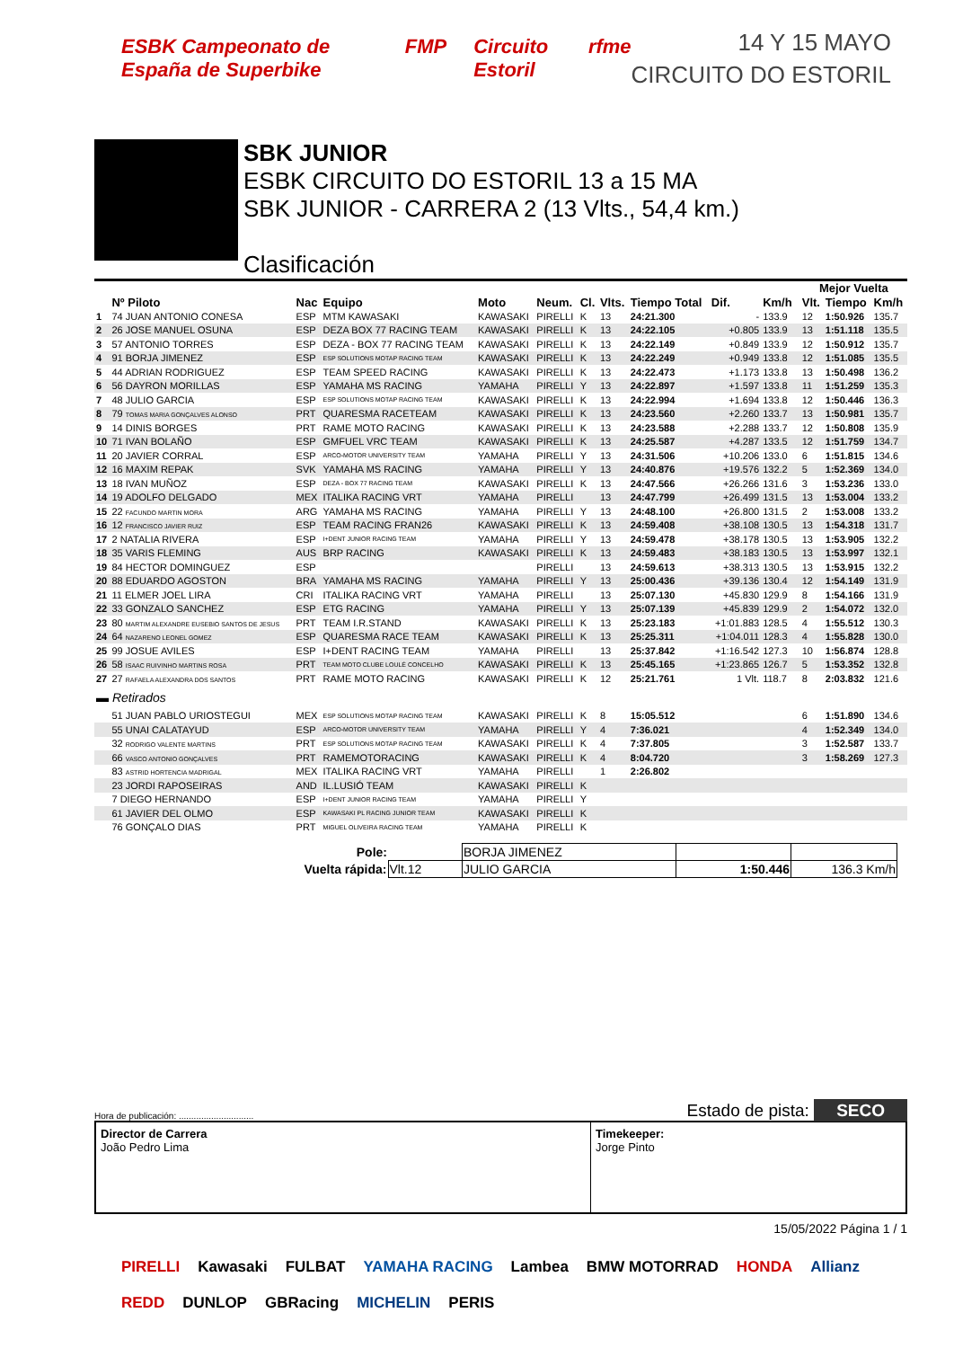ESBK Campeonato de España de Superbike FMP Circuito Estoril rfme
14 Y 15 MAYO
CIRCUITO DO ESTORIL
SBK JUNIOR
ESBK CIRCUITO DO ESTORIL 13 a 15 MA
SBK JUNIOR - CARRERA 2 (13 Vlts., 54,4 km.)
Clasificación
| | | | | | | | | | | | | Mejor Vuelta | | |
| --- | --- | --- | --- | --- | --- | --- | --- | --- | --- | --- | --- | --- | --- | --- |
| | Nº Piloto | Nac | Equipo | Moto | Neum. | Cl. | Vlts. | Tiempo Total | Dif. | Km/h | | Vlt. | Tiempo | Km/h |
| 1 | 74 JUAN ANTONIO CONESA | ESP | MTM KAWASAKI | KAWASAKI | PIRELLI | K | 13 | 24:21.300 | - | 133.9 | | 12 | 1:50.926 | 135.7 |
| 2 | 26 JOSE MANUEL OSUNA | ESP | DEZA BOX 77 RACING TEAM | KAWASAKI | PIRELLI | K | 13 | 24:22.105 | +0.805 | 133.9 | | 13 | 1:51.118 | 135.5 |
| 3 | 57 ANTONIO TORRES | ESP | DEZA - BOX 77 RACING TEAM | KAWASAKI | PIRELLI | K | 13 | 24:22.149 | +0.849 | 133.9 | | 12 | 1:50.912 | 135.7 |
| 4 | 91 BORJA JIMENEZ | ESP | ESP SOLUTIONS MOTAP RACING TEAM | KAWASAKI | PIRELLI | K | 13 | 24:22.249 | +0.949 | 133.8 | | 12 | 1:51.085 | 135.5 |
| 5 | 44 ADRIAN RODRIGUEZ | ESP | TEAM SPEED RACING | KAWASAKI | PIRELLI | K | 13 | 24:22.473 | +1.173 | 133.8 | | 13 | 1:50.498 | 136.2 |
| 6 | 56 DAYRON MORILLAS | ESP | YAMAHA MS RACING | YAMAHA | PIRELLI | Y | 13 | 24:22.897 | +1.597 | 133.8 | | 11 | 1:51.259 | 135.3 |
| 7 | 48 JULIO GARCIA | ESP | ESP SOLUTIONS MOTAP RACING TEAM | KAWASAKI | PIRELLI | K | 13 | 24:22.994 | +1.694 | 133.8 | | 12 | 1:50.446 | 136.3 |
| 8 | 79 TOMAS MARIA GONÇALVES ALONSO | PRT | QUARESMA RACETEAM | KAWASAKI | PIRELLI | K | 13 | 24:23.560 | +2.260 | 133.7 | | 13 | 1:50.981 | 135.7 |
| 9 | 14 DINIS BORGES | PRT | RAME MOTO RACING | KAWASAKI | PIRELLI | K | 13 | 24:23.588 | +2.288 | 133.7 | | 12 | 1:50.808 | 135.9 |
| 10 | 71 IVAN BOLAÑO | ESP | GMFUEL VRC TEAM | KAWASAKI | PIRELLI | K | 13 | 24:25.587 | +4.287 | 133.5 | | 12 | 1:51.759 | 134.7 |
| 11 | 20 JAVIER CORRAL | ESP | ARCO-MOTOR UNIVERSITY TEAM | YAMAHA | PIRELLI | Y | 13 | 24:31.506 | +10.206 | 133.0 | | 6 | 1:51.815 | 134.6 |
| 12 | 16 MAXIM REPAK | SVK | YAMAHA MS RACING | YAMAHA | PIRELLI | Y | 13 | 24:40.876 | +19.576 | 132.2 | | 5 | 1:52.369 | 134.0 |
| 13 | 18 IVAN MUÑOZ | ESP | DEZA - BOX 77 RACING TEAM | KAWASAKI | PIRELLI | K | 13 | 24:47.566 | +26.266 | 131.6 | | 3 | 1:53.236 | 133.0 |
| 14 | 19 ADOLFO DELGADO | MEX | ITALIKA RACING VRT | YAMAHA | PIRELLI | | 13 | 24:47.799 | +26.499 | 131.5 | | 13 | 1:53.004 | 133.2 |
| 15 | 22 FACUNDO MARTIN MORA | ARG | YAMAHA MS RACING | YAMAHA | PIRELLI | Y | 13 | 24:48.100 | +26.800 | 131.5 | | 2 | 1:53.008 | 133.2 |
| 16 | 12 FRANCISCO JAVIER RUIZ | ESP | TEAM RACING FRAN26 | KAWASAKI | PIRELLI | K | 13 | 24:59.408 | +38.108 | 130.5 | | 13 | 1:54.318 | 131.7 |
| 17 | 2 NATALIA RIVERA | ESP | I+DENT JUNIOR RACING TEAM | YAMAHA | PIRELLI | Y | 13 | 24:59.478 | +38.178 | 130.5 | | 13 | 1:53.905 | 132.2 |
| 18 | 35 VARIS FLEMING | AUS | BRP RACING | KAWASAKI | PIRELLI | K | 13 | 24:59.483 | +38.183 | 130.5 | | 13 | 1:53.997 | 132.1 |
| 19 | 84 HECTOR DOMINGUEZ | ESP | | | PIRELLI | | 13 | 24:59.613 | +38.313 | 130.5 | | 13 | 1:53.915 | 132.2 |
| 20 | 88 EDUARDO AGOSTON | BRA | YAMAHA MS RACING | YAMAHA | PIRELLI | Y | 13 | 25:00.436 | +39.136 | 130.4 | | 12 | 1:54.149 | 131.9 |
| 21 | 11 ELMER JOEL LIRA | CRI | ITALIKA RACING VRT | YAMAHA | PIRELLI | | 13 | 25:07.130 | +45.830 | 129.9 | | 8 | 1:54.166 | 131.9 |
| 22 | 33 GONZALO SANCHEZ | ESP | ETG RACING | YAMAHA | PIRELLI | Y | 13 | 25:07.139 | +45.839 | 129.9 | | 2 | 1:54.072 | 132.0 |
| 23 | 80 MARTIM ALEXANDRE EUSEBIO SANTOS DE JESUS | PRT | TEAM I.R.STAND | KAWASAKI | PIRELLI | K | 13 | 25:23.183 | +1:01.883 | 128.5 | | 4 | 1:55.512 | 130.3 |
| 24 | 64 NAZARENO LEONEL GOMEZ | ESP | QUARESMA RACE TEAM | KAWASAKI | PIRELLI | K | 13 | 25:25.311 | +1:04.011 | 128.3 | | 4 | 1:55.828 | 130.0 |
| 25 | 99 JOSUE AVILES | ESP | I+DENT RACING TEAM | YAMAHA | PIRELLI | | 13 | 25:37.842 | +1:16.542 | 127.3 | | 10 | 1:56.874 | 128.8 |
| 26 | 58 ISAAC RUIVINHO MARTINS ROSA | PRT | TEAM MOTO CLUBE LOULÉ CONCELHO | KAWASAKI | PIRELLI | K | 13 | 25:45.165 | +1:23.865 | 126.7 | | 5 | 1:53.352 | 132.8 |
| 27 | 27 RAFAELA ALEXANDRA DOS SANTOS | PRT | RAME MOTO RACING | KAWASAKI | PIRELLI | K | 12 | 25:21.761 | 1 Vlt. | 118.7 | | 8 | 2:03.832 | 121.6 |
| ▬ Retirados | | | | | | | | | | | | | | |
| | 51 JUAN PABLO URIOSTEGUI | MEX | ESP SOLUTIONS MOTAP RACING TEAM | KAWASAKI | PIRELLI | K | 8 | 15:05.512 | | | | 6 | 1:51.890 | 134.6 |
| | 55 UNAI CALATAYUD | ESP | ARCO-MOTOR UNIVERSITY TEAM | YAMAHA | PIRELLI | Y | 4 | 7:36.021 | | | | 4 | 1:52.349 | 134.0 |
| | 32 RODRIGO VALENTE MARTINS | PRT | ESP SOLUTIONS MOTAP RACING TEAM | KAWASAKI | PIRELLI | K | 4 | 7:37.805 | | | | 3 | 1:52.587 | 133.7 |
| | 66 VASCO ANTONIO GONÇALVES | PRT | RAMEMOTORACING | KAWASAKI | PIRELLI | K | 4 | 8:04.720 | | | | 3 | 1:58.269 | 127.3 |
| | 83 ASTRID HORTENCIA MADRIGAL | MEX | ITALIKA RACING VRT | YAMAHA | PIRELLI | | 1 | 2:26.802 | | | | | | |
| | 23 JORDI RAPOSEIRAS | AND | IL.LUSIÓ TEAM | KAWASAKI | PIRELLI | K | | | | | | | | |
| | 7 DIEGO HERNANDO | ESP | I+DENT JUNIOR RACING TEAM | YAMAHA | PIRELLI | Y | | | | | | | | |
| | 61 JAVIER DEL OLMO | ESP | KAWASAKI PL RACING JUNIOR TEAM | KAWASAKI | PIRELLI | K | | | | | | | | |
| | 76 GONÇALO DIAS | PRT | MIGUEL OLIVEIRA RACING TEAM | YAMAHA | PIRELLI | K | | | | | | | | |
| Pole: | | BORJA JIMENEZ | | |
| Vuelta rápida: | Vlt.12 | JULIO GARCIA | 1:50.446 | 136.3 Km/h |
Hora de publicación: .............................. Estado de pista: SECO
Director de Carrera
João Pedro Lima
Timekeeper:
Jorge Pinto
15/05/2022 Página 1 / 1
PIRELLI Kawasaki FULBAT YAMAHA RACING Lambea BMW MOTORRAD HONDA Allianz REDD DUNLOP GBRacing MICHELIN PERIS